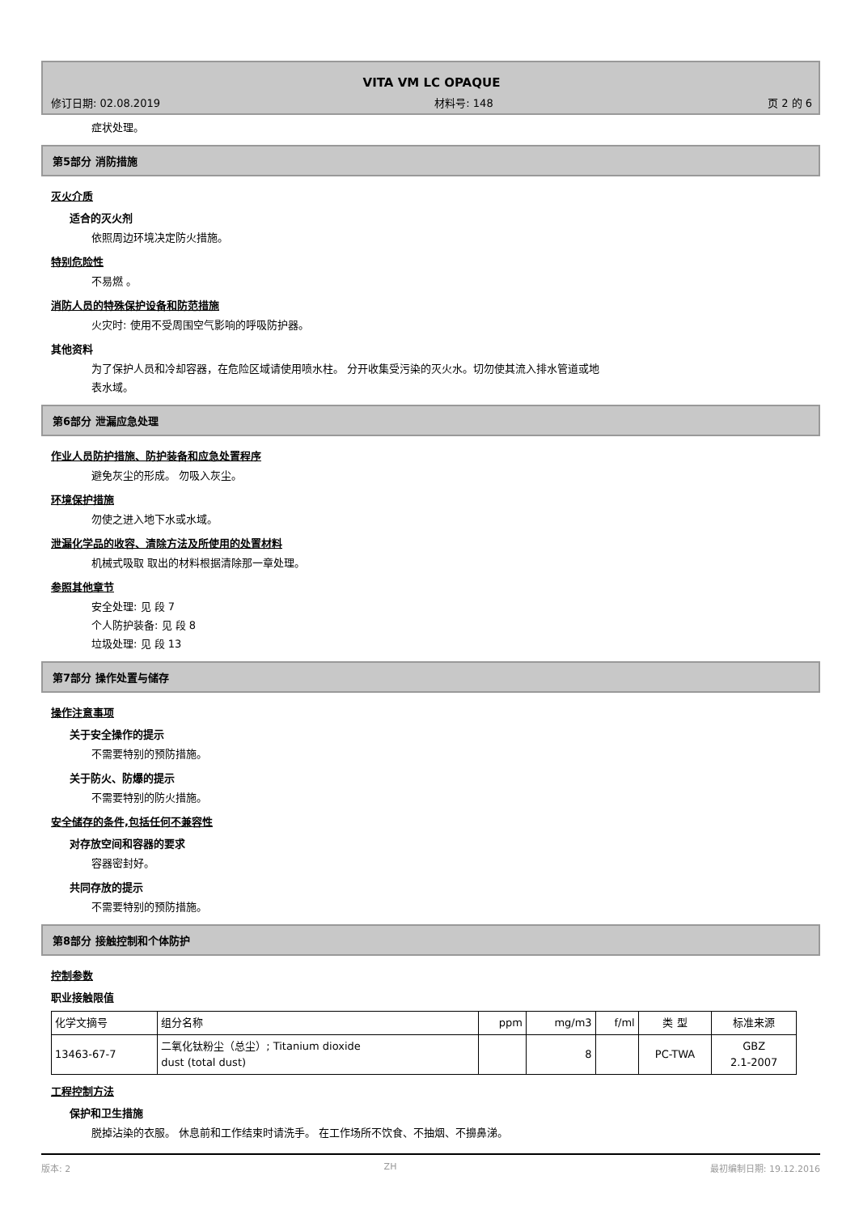VITA VM LC OPAQUE
修订日期: 02.08.2019 材料号: 148 页 2 的 6
症状处理。
第5部分 消防措施
灭火介质
适合的灭火剂
依照周边环境决定防火措施。
特别危险性
不易燃 。
消防人员的特殊保护设备和防范措施
火灾时: 使用不受周围空气影响的呼吸防护器。
其他资料
为了保护人员和冷却容器，在危险区域请使用喷水柱。 分开收集受污染的灭火水。切勿使其流入排水管道或地
表水域。
第6部分 泄漏应急处理
作业人员防护措施、防护装备和应急处置程序
避免灰尘的形成。 勿吸入灰尘。
环境保护措施
勿使之进入地下水或水域。
泄漏化学品的收容、清除方法及所使用的处置材料
机械式吸取 取出的材料根据清除那一章处理。
参照其他章节
安全处理: 见 段 7
个人防护装备: 见 段 8
垃圾处理: 见 段 13
第7部分 操作处置与储存
操作注意事项
关于安全操作的提示
不需要特别的预防措施。
关于防火、防爆的提示
不需要特别的防火措施。
安全储存的条件,包括任何不兼容性
对存放空间和容器的要求
容器密封好。
共同存放的提示
不需要特别的预防措施。
第8部分 接触控制和个体防护
控制参数
职业接触限值
| 化学文摘号 | 组分名称 | ppm | mg/m3 | f/ml | 类 型 | 标准来源 |
| --- | --- | --- | --- | --- | --- | --- |
| 13463-67-7 | 二氧化钛粉尘（总尘）; Titanium dioxide dust (total dust) | | 8 | | PC-TWA | GBZ 2.1-2007 |
工程控制方法
保护和卫生措施
脱掉沾染的衣服。 休息前和工作结束时请洗手。 在工作场所不饮食、不抽烟、不擤鼻涕。
版本: 2 ZH 最初编制日期: 19.12.2016